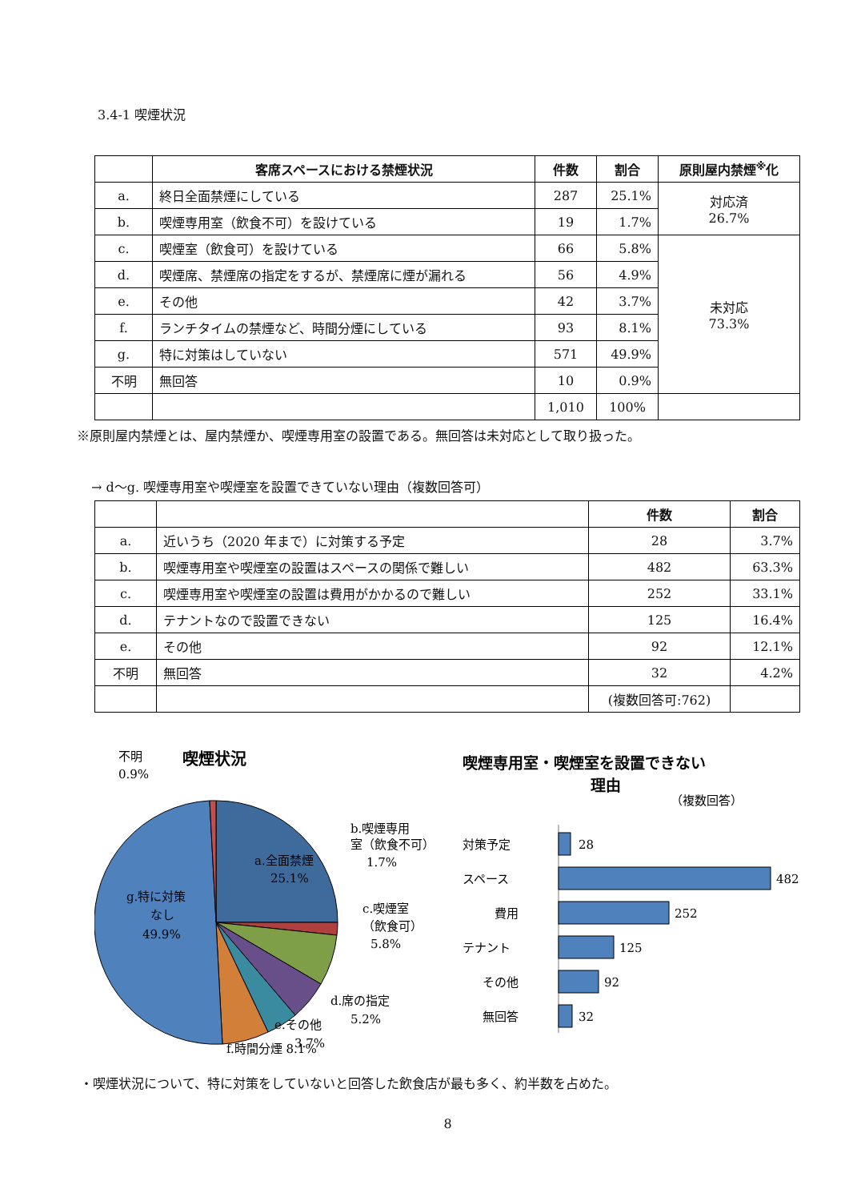3.4-1 喫煙状況
| | 客席スペースにおける禁煙状況 | 件数 | 割合 | 原則屋内禁煙<sup>※</sup>化 |
| --- | --- | --- | --- | --- |
| a. | 終日全面禁煙にしている | 287 | 25.1% | 対応済 26.7% |
| b. | 喫煙専用室（飲食不可）を設けている | 19 | 1.7% | |
| c. | 喫煙室（飲食可）を設けている | 66 | 5.8% | 未対応 73.3% |
| d. | 喫煙席、禁煙席の指定をするが、禁煙席に煙が漏れる | 56 | 4.9% | |
| e. | その他 | 42 | 3.7% | |
| f. | ランチタイムの禁煙など、時間分煙にしている | 93 | 8.1% | |
| g. | 特に対策はしていない | 571 | 49.9% | |
| 不明 | 無回答 | 10 | 0.9% | |
| | | 1,010 | 100% | |
※原則屋内禁煙とは、屋内禁煙か、喫煙専用室の設置である。無回答は未対応として取り扱った。
→ d～g. 喫煙専用室や喫煙室を設置できていない理由（複数回答可）
| | | 件数 | 割合 |
| --- | --- | --- | --- |
| a. | 近いうち（2020 年まで）に対策する予定 | 28 | 3.7% |
| b. | 喫煙専用室や喫煙室の設置はスペースの関係で難しい | 482 | 63.3% |
| c. | 喫煙専用室や喫煙室の設置は費用がかかるので難しい | 252 | 33.1% |
| d. | テナントなので設置できない | 125 | 16.4% |
| e. | その他 | 92 | 12.1% |
| 不明 | 無回答 | 32 | 4.2% |
| | | (複数回答可:762) | |
喫煙状況
不明
0.9%
a.全面禁煙
25.1%
g.特に対策
なし
49.9%
b.喫煙専用
室（飲食不可）
1.7%
c.喫煙室
（飲食可）
5.8%
d.席の指定
5.2%
e.その他
3.7%
f.時間分煙 8.1%
喫煙専用室・喫煙室を設置できない
理由
（複数回答）
対策予定
28
スペース
482
費用
252
テナント
125
その他
92
無回答
32
・喫煙状況について、特に対策をしていないと回答した飲食店が最も多く、約半数を占めた。
8